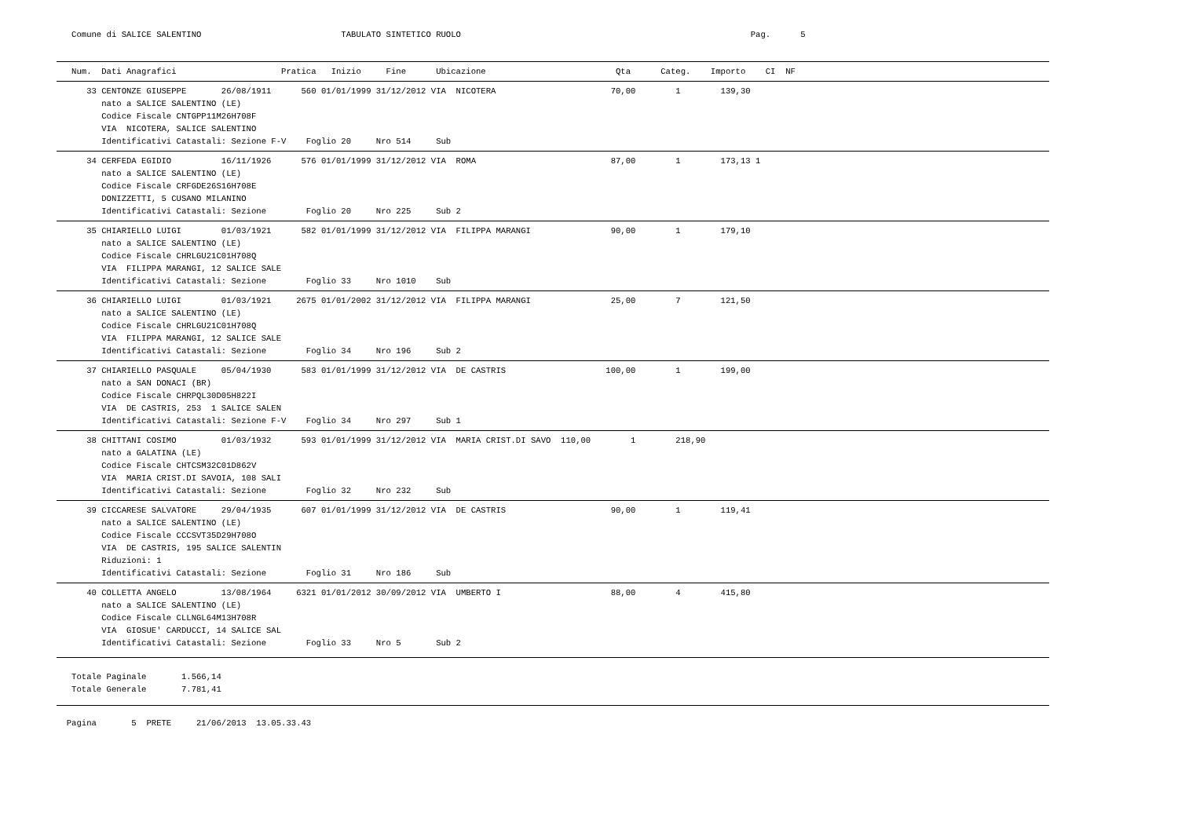Comune di SALICE SALENTINO                            TABULATO SINTETICO RUOLO                                                          Pag.      5
   Num.  Dati Anagrafici                     Pratica   Inizio     Fine      Ubicazione                          Qta      Categ.    Importo    CI  NF
      33 CENTONZE GIUSEPPE       26/08/1911      560 01/01/1999 31/12/2012 VIA  NICOTERA                       70,00        1        139,30
         nato a SALICE SALENTINO (LE)
         Codice Fiscale CNTGPP11M26H708F
         VIA  NICOTERA, SALICE SALENTINO
         Identificativi Catastali: Sezione F-V    Foglio 20     Nro 514     Sub
      34 CERFEDA EGIDIO          16/11/1926      576 01/01/1999 31/12/2012 VIA  ROMA                           87,00        1        173,13 1
         nato a SALICE SALENTINO (LE)
         Codice Fiscale CRFGDE26S16H708E
         DONIZZETTI, 5 CUSANO MILANINO
         Identificativi Catastali: Sezione        Foglio 20     Nro 225     Sub 2
      35 CHIARIELLO LUIGI        01/03/1921      582 01/01/1999 31/12/2012 VIA  FILIPPA MARANGI                90,00        1        179,10
         nato a SALICE SALENTINO (LE)
         Codice Fiscale CHRLGU21C01H708Q
         VIA  FILIPPA MARANGI, 12 SALICE SALE
         Identificativi Catastali: Sezione        Foglio 33     Nro 1010    Sub
      36 CHIARIELLO LUIGI        01/03/1921     2675 01/01/2002 31/12/2012 VIA  FILIPPA MARANGI                25,00        7        121,50
         nato a SALICE SALENTINO (LE)
         Codice Fiscale CHRLGU21C01H708Q
         VIA  FILIPPA MARANGI, 12 SALICE SALE
         Identificativi Catastali: Sezione        Foglio 34     Nro 196     Sub 2
      37 CHIARIELLO PASQUALE     05/04/1930      583 01/01/1999 31/12/2012 VIA  DE CASTRIS                    100,00        1        199,00
         nato a SAN DONACI (BR)
         Codice Fiscale CHRPQL30D05H822I
         VIA  DE CASTRIS, 253  1 SALICE SALEN
         Identificativi Catastali: Sezione F-V    Foglio 34     Nro 297     Sub 1
      38 CHITTANI COSIMO         01/03/1932      593 01/01/1999 31/12/2012 VIA  MARIA CRIST.DI SAVO  110,00        1        218,90
         nato a GALATINA (LE)
         Codice Fiscale CHTCSM32C01D862V
         VIA  MARIA CRIST.DI SAVOIA, 108 SALI
         Identificativi Catastali: Sezione        Foglio 32     Nro 232     Sub
      39 CICCARESE SALVATORE     29/04/1935      607 01/01/1999 31/12/2012 VIA  DE CASTRIS                     90,00        1        119,41
         nato a SALICE SALENTINO (LE)
         Codice Fiscale CCCSVT35D29H708O
         VIA  DE CASTRIS, 195 SALICE SALENTIN
         Riduzioni: 1
         Identificativi Catastali: Sezione        Foglio 31     Nro 186     Sub
      40 COLLETTA ANGELO         13/08/1964     6321 01/01/2012 30/09/2012 VIA  UMBERTO I                      88,00        4        415,80
         nato a SALICE SALENTINO (LE)
         Codice Fiscale CLLNGL64M13H708R
         VIA  GIOSUE' CARDUCCI, 14 SALICE SAL
         Identificativi Catastali: Sezione        Foglio 33     Nro 5       Sub 2
   Totale Paginale       1.566,14
   Totale Generale       7.781,41
  Pagina       5  PRETE     21/06/2013  13.05.33.43